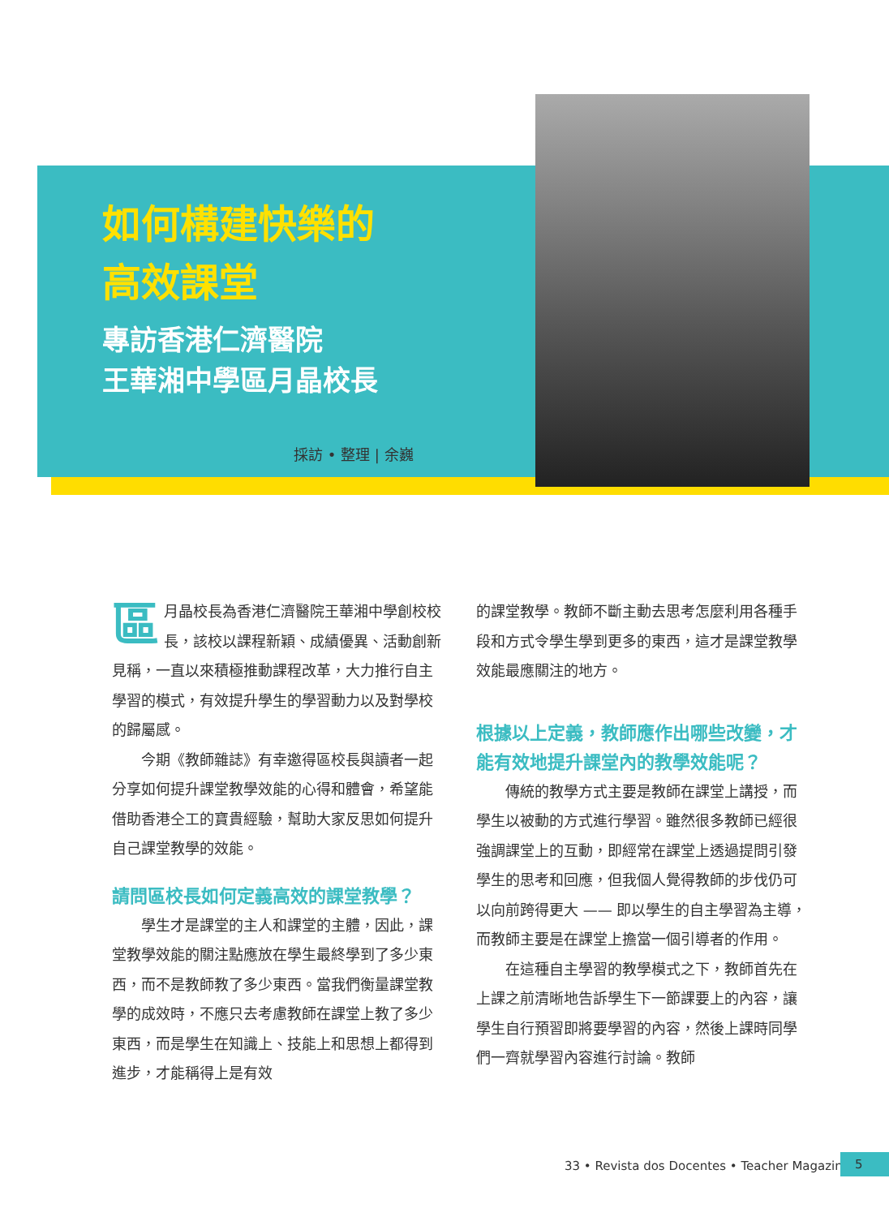如何構建快樂的
高效課堂
專訪香港仁濟醫院
王華湘中學區月晶校長
採訪 • 整理 | 余巍
區月晶校長為香港仁濟醫院王華湘中學創校校長，該校以課程新穎、成績優異、活動創新見稱，一直以來積極推動課程改革，大力推行自主學習的模式，有效提升學生的學習動力以及對學校的歸屬感。
今期《教師雜誌》有幸邀得區校長與讀者一起分享如何提升課堂教學效能的心得和體會，希望能借助香港仝工的寶貴經驗，幫助大家反思如何提升自己課堂教學的效能。
請問區校長如何定義高效的課堂教學？
學生才是課堂的主人和課堂的主體，因此，課堂教學效能的關注點應放在學生最終學到了多少東西，而不是教師教了多少東西。當我們衡量課堂教學的成效時，不應只去考慮教師在課堂上教了多少東西，而是學生在知識上、技能上和思想上都得到進步，才能稱得上是有效
的課堂教學。教師不斷主動去思考怎麼利用各種手段和方式令學生學到更多的東西，這才是課堂教學效能最應關注的地方。
根據以上定義，教師應作出哪些改變，才能有效地提升課堂內的教學效能呢？
傳統的教學方式主要是教師在課堂上講授，而學生以被動的方式進行學習。雖然很多教師已經很強調課堂上的互動，即經常在課堂上透過提問引發學生的思考和回應，但我個人覺得教師的步伐仍可以向前跨得更大 —— 即以學生的自主學習為主導，而教師主要是在課堂上擔當一個引導者的作用。
在這種自主學習的教學模式之下，教師首先在上課之前清晰地告訴學生下一節課要上的內容，讓學生自行預習即將要學習的內容，然後上課時同學們一齊就學習內容進行討論。教師
33 • Revista dos Docentes • Teacher Magazine
5